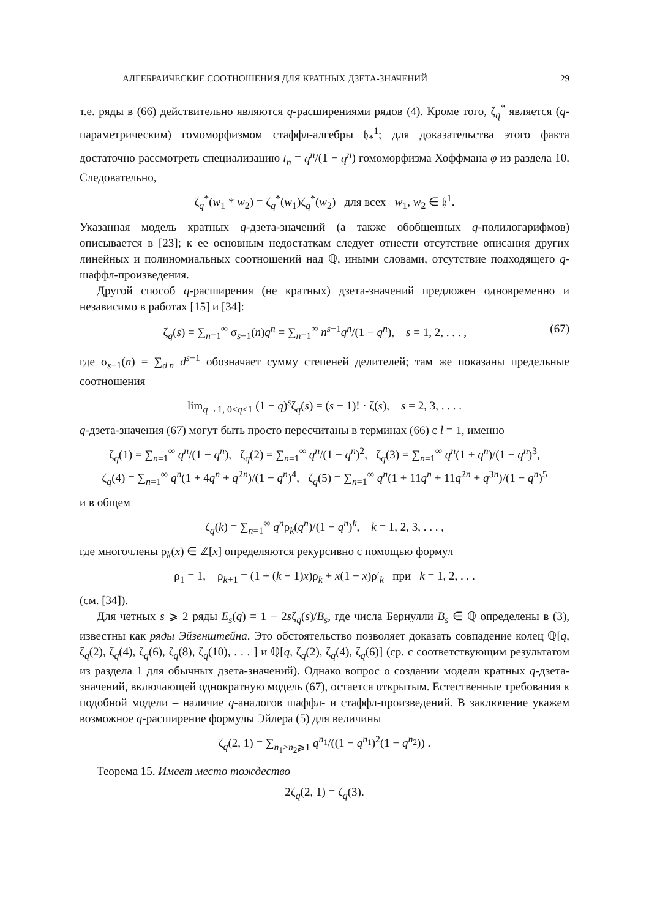АЛГЕБРАИЧЕСКИЕ СООТНОШЕНИЯ ДЛЯ КРАТНЫХ ДЗЕТА-ЗНАЧЕНИЙ 29
т.е. ряды в (66) действительно являются q-расширениями рядов (4). Кроме того, ζ<sub>q</sub><sup>*</sup> является (q-параметрическим) гомоморфизмом стаффл-алгебры 𝔥<sub>*</sub><sup>1</sup>; для доказательства этого факта достаточно рассмотреть специализацию t<sub>n</sub> = q<sup>n</sup>/(1 − q<sup>n</sup>) гомоморфизма Хоффмана φ из раздела 10. Следовательно,
ζ<sub>q</sub><sup>*</sup>(w<sub>1</sub> * w<sub>2</sub>) = ζ<sub>q</sub><sup>*</sup>(w<sub>1</sub>)ζ<sub>q</sub><sup>*</sup>(w<sub>2</sub>) для всех w<sub>1</sub>, w<sub>2</sub> ∈ 𝔥<sup>1</sup>.
Указанная модель кратных q-дзета-значений (а также обобщенных q-полилогарифмов) описывается в [23]; к ее основным недостаткам следует отнести отсутствие описания других линейных и полиномиальных соотношений над ℚ, иными словами, отсутствие подходящего q-шаффл-произведения.
Другой способ q-расширения (не кратных) дзета-значений предложен одновременно и независимо в работах [15] и [34]:
ζ<sub>q</sub>(s) = ∑<sub>n=1</sub><sup>∞</sup> σ<sub>s−1</sub>(n)q<sup>n</sup> = ∑<sub>n=1</sub><sup>∞</sup> n<sup>s−1</sup>q<sup>n</sup>/(1 − q<sup>n</sup>), s = 1, 2, . . . , (67)
где σ<sub>s−1</sub>(n) = ∑<sub>d|n</sub> d<sup>s−1</sup> обозначает сумму степеней делителей; там же показаны предельные соотношения
lim<sub>q→1, 0<q<1</sub> (1 − q)<sup>s</sup>ζ<sub>q</sub>(s) = (s − 1)! · ζ(s), s = 2, 3, . . . .
q-дзета-значения (67) могут быть просто пересчитаны в терминах (66) с l = 1, именно
ζ<sub>q</sub>(1) = ∑<sub>n=1</sub><sup>∞</sup> q<sup>n</sup>/(1 − q<sup>n</sup>), ζ<sub>q</sub>(2) = ∑<sub>n=1</sub><sup>∞</sup> q<sup>n</sup>/(1 − q<sup>n</sup>)<sup>2</sup>, ζ<sub>q</sub>(3) = ∑<sub>n=1</sub><sup>∞</sup> q<sup>n</sup>(1 + q<sup>n</sup>)/(1 − q<sup>n</sup>)<sup>3</sup>,
ζ<sub>q</sub>(4) = ∑<sub>n=1</sub><sup>∞</sup> q<sup>n</sup>(1 + 4q<sup>n</sup> + q<sup>2n</sup>)/(1 − q<sup>n</sup>)<sup>4</sup>, ζ<sub>q</sub>(5) = ∑<sub>n=1</sub><sup>∞</sup> q<sup>n</sup>(1 + 11q<sup>n</sup> + 11q<sup>2n</sup> + q<sup>3n</sup>)/(1 − q<sup>n</sup>)<sup>5</sup>
и в общем
ζ<sub>q</sub>(k) = ∑<sub>n=1</sub><sup>∞</sup> q<sup>n</sup>ρ<sub>k</sub>(q<sup>n</sup>)/(1 − q<sup>n</sup>)<sup>k</sup>, k = 1, 2, 3, . . . ,
где многочлены ρ<sub>k</sub>(x) ∈ ℤ[x] определяются рекурсивно с помощью формул
ρ<sub>1</sub> = 1, ρ<sub>k+1</sub> = (1 + (k − 1)x)ρ<sub>k</sub> + x(1 − x)ρ′<sub>k</sub> при k = 1, 2, . . .
(см. [34]).
Для четных s ⩾ 2 ряды E<sub>s</sub>(q) = 1 − 2sζ<sub>q</sub>(s)/B<sub>s</sub>, где числа Бернулли B<sub>s</sub> ∈ ℚ определены в (3), известны как ряды Эйзенштейна. Это обстоятельство позволяет доказать совпадение колец ℚ[q, ζ<sub>q</sub>(2), ζ<sub>q</sub>(4), ζ<sub>q</sub>(6), ζ<sub>q</sub>(8), ζ<sub>q</sub>(10), . . . ] и ℚ[q, ζ<sub>q</sub>(2), ζ<sub>q</sub>(4), ζ<sub>q</sub>(6)] (ср. с соответствующим результатом из раздела 1 для обычных дзета-значений). Однако вопрос о создании модели кратных q-дзета-значений, включающей однократную модель (67), остается открытым. Естественные требования к подобной модели – наличие q-аналогов шаффл- и стаффл-произведений. В заключение укажем возможное q-расширение формулы Эйлера (5) для величины
ζ<sub>q</sub>(2, 1) = ∑<sub>n<sub>1</sub>>n<sub>2</sub>⩾1</sub> q<sup>n<sub>1</sub></sup>/((1 − q<sup>n<sub>1</sub></sup>)<sup>2</sup>(1 − q<sup>n<sub>2</sub></sup>)) .
Теорема 15. Имеет место тождество
2ζ<sub>q</sub>(2, 1) = ζ<sub>q</sub>(3).